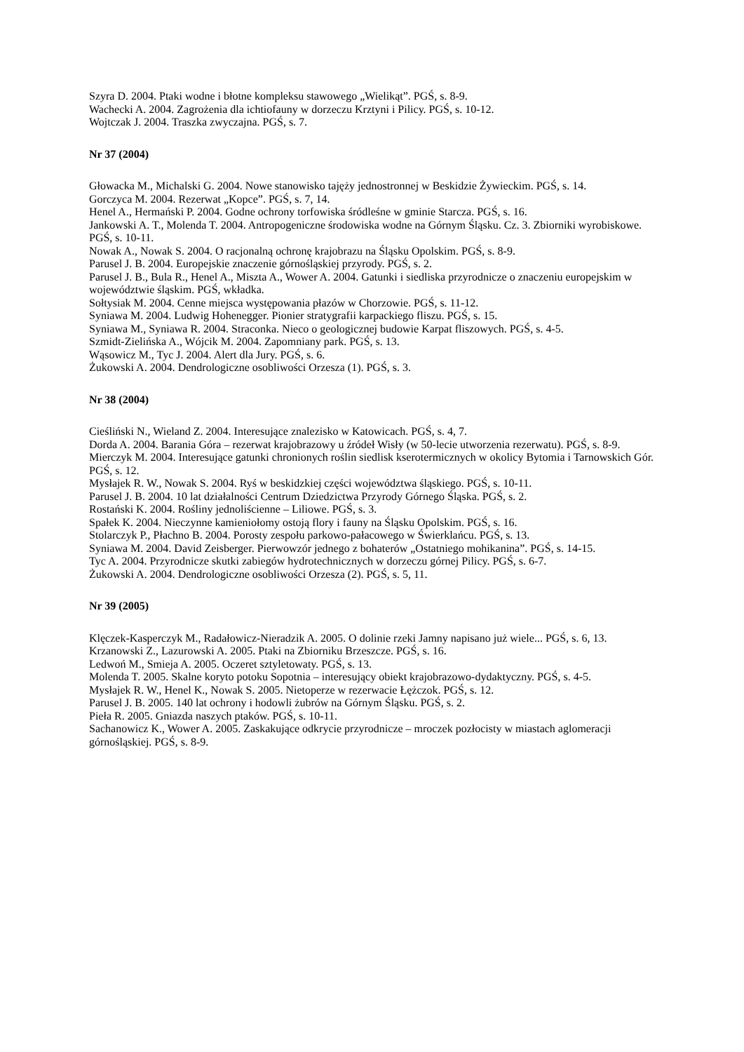Szyra D. 2004. Ptaki wodne i błotne kompleksu stawowego „Wielikąt”. PGŚ, s. 8-9.
Wachecki A. 2004. Zagrożenia dla ichtiofauny w dorzeczu Krztyni i Pilicy. PGŚ, s. 10-12.
Wojtczak J. 2004. Traszka zwyczajna. PGŚ, s. 7.
Nr 37 (2004)
Głowacka M., Michalski G. 2004. Nowe stanowisko tajęży jednostronnej w Beskidzie Żywieckim. PGŚ, s. 14.
Gorczyca M. 2004. Rezerwat „Kopce”. PGŚ, s. 7, 14.
Henel A., Hermański P. 2004. Godne ochrony torfowiska śródleśne w gminie Starcza. PGŚ, s. 16.
Jankowski A. T., Molenda T. 2004. Antropogeniczne środowiska wodne na Górnym Śląsku. Cz. 3. Zbiorniki wyrobiskowe. PGŚ, s. 10-11.
Nowak A., Nowak S. 2004. O racjonalną ochronę krajobrazu na Śląsku Opolskim. PGŚ, s. 8-9.
Parusel J. B. 2004. Europejskie znaczenie górnośląskiej przyrody. PGŚ, s. 2.
Parusel J. B., Bula R., Henel A., Miszta A., Wower A. 2004. Gatunki i siedliska przyrodnicze o znaczeniu europejskim w województwie śląskim. PGŚ, wkładka.
Sołtysiak M. 2004. Cenne miejsca występowania płazów w Chorzowie. PGŚ, s. 11-12.
Syniawa M. 2004. Ludwig Hohenegger. Pionier stratygrafii karpackiego fliszu. PGŚ, s. 15.
Syniawa M., Syniawa R. 2004. Straconka. Nieco o geologicznej budowie Karpat fliszowych. PGŚ, s. 4-5.
Szmidt-Zielińska A., Wójcik M. 2004. Zapomniany park. PGŚ, s. 13.
Wąsowicz M., Tyc J. 2004. Alert dla Jury. PGŚ, s. 6.
Żukowski A. 2004. Dendrologiczne osobliwości Orzesza (1). PGŚ, s. 3.
Nr 38 (2004)
Cieśliński N., Wieland Z. 2004. Interesujące znalezisko w Katowicach. PGŚ, s. 4, 7.
Dorda A. 2004. Barania Góra – rezerwat krajobrazowy u źródeł Wisły (w 50-lecie utworzenia rezerwatu). PGŚ, s. 8-9.
Mierczyk M. 2004. Interesujące gatunki chronionych roślin siedlisk kserotermicznych w okolicy Bytomia i Tarnowskich Gór. PGŚ, s. 12.
Mysłajek R. W., Nowak S. 2004. Ryś w beskidzkiej części województwa śląskiego. PGŚ, s. 10-11.
Parusel J. B. 2004. 10 lat działalności Centrum Dziedzictwa Przyrody Górnego Śląska. PGŚ, s. 2.
Rostański K. 2004. Rośliny jednoliścienne – Liliowe. PGŚ, s. 3.
Spałek K. 2004. Nieczynne kamieniołomy ostoją flory i fauny na Śląsku Opolskim. PGŚ, s. 16.
Stolarczyk P., Płachno B. 2004. Porosty zespołu parkowo-pałacowego w Świerklańcu. PGŚ, s. 13.
Syniawa M. 2004. David Zeisberger. Pierwowzór jednego z bohaterów „Ostatniego mohikanina”. PGŚ, s. 14-15.
Tyc A. 2004. Przyrodnicze skutki zabiegów hydrotechnicznych w dorzeczu górnej Pilicy. PGŚ, s. 6-7.
Żukowski A. 2004. Dendrologiczne osobliwości Orzesza (2). PGŚ, s. 5, 11.
Nr 39 (2005)
Klęczek-Kasperczyk M., Radałowicz-Nieradzik A. 2005. O dolinie rzeki Jamny napisano już wiele... PGŚ, s. 6, 13.
Krzanowski Z., Lazurowski A. 2005. Ptaki na Zbiorniku Brzeszcze. PGŚ, s. 16.
Ledwoń M., Smieja A. 2005. Oczeret sztyletowaty. PGŚ, s. 13.
Molenda T. 2005. Skalne koryto potoku Sopotnia – interesujący obiekt krajobrazowo-dydaktyczny. PGŚ, s. 4-5.
Mysłajek R. W., Henel K., Nowak S. 2005. Nietoperze w rezerwacie Łężczok. PGŚ, s. 12.
Parusel J. B. 2005. 140 lat ochrony i hodowli żubrów na Górnym Śląsku. PGŚ, s. 2.
Pieła R. 2005. Gniazda naszych ptaków. PGŚ, s. 10-11.
Sachanowicz K., Wower A. 2005. Zaskakujące odkrycie przyrodnicze – mroczek pozłocisty w miastach aglomeracji górnośląskiej. PGŚ, s. 8-9.